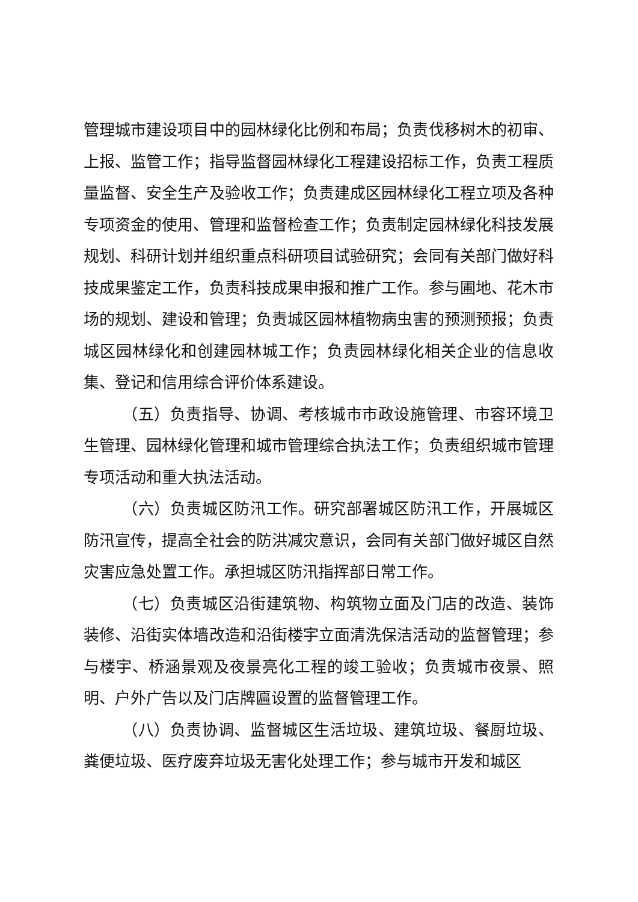管理城市建设项目中的园林绿化比例和布局；负责伐移树木的初审、上报、监管工作；指导监督园林绿化工程建设招标工作，负责工程质量监督、安全生产及验收工作；负责建成区园林绿化工程立项及各种专项资金的使用、管理和监督检查工作；负责制定园林绿化科技发展规划、科研计划并组织重点科研项目试验研究；会同有关部门做好科技成果鉴定工作，负责科技成果申报和推广工作。参与圃地、花木市场的规划、建设和管理；负责城区园林植物病虫害的预测预报；负责城区园林绿化和创建园林城工作；负责园林绿化相关企业的信息收集、登记和信用综合评价体系建设。
（五）负责指导、协调、考核城市市政设施管理、市容环境卫生管理、园林绿化管理和城市管理综合执法工作；负责组织城市管理专项活动和重大执法活动。
（六）负责城区防汛工作。研究部署城区防汛工作，开展城区防汛宣传，提高全社会的防洪减灾意识，会同有关部门做好城区自然灾害应急处置工作。承担城区防汛指挥部日常工作。
（七）负责城区沿街建筑物、构筑物立面及门店的改造、装饰装修、沿街实体墙改造和沿街楼宇立面清洗保洁活动的监督管理；参与楼宇、桥涵景观及夜景亮化工程的竣工验收；负责城市夜景、照明、户外广告以及门店牌匾设置的监督管理工作。
（八）负责协调、监督城区生活垃圾、建筑垃圾、餐厨垃圾、粪便垃圾、医疗废弃垃圾无害化处理工作；参与城市开发和城区